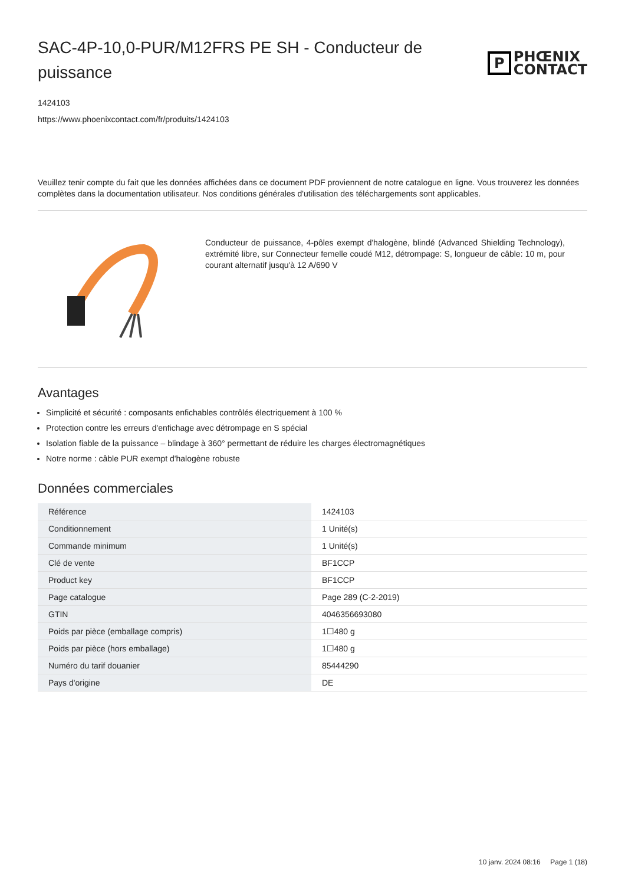SAC-4P-10,0-PUR/M12FRS PE SH - Conducteur de puissance
P
PHŒNIX
CONTACT
1424103
https://www.phoenixcontact.com/fr/produits/1424103
Veuillez tenir compte du fait que les données affichées dans ce document PDF proviennent de notre catalogue en ligne. Vous trouverez les données complètes dans la documentation utilisateur. Nos conditions générales d'utilisation des téléchargements sont applicables.
Conducteur de puissance, 4-pôles exempt d'halogène, blindé (Advanced Shielding Technology), extrémité libre, sur Connecteur femelle coudé M12, détrompage: S, longueur de câble: 10 m, pour courant alternatif jusqu'à 12 A/690 V
Avantages
Simplicité et sécurité : composants enfichables contrôlés électriquement à 100 %
Protection contre les erreurs d'enfichage avec détrompage en S spécial
Isolation fiable de la puissance – blindage à 360° permettant de réduire les charges électromagnétiques
Notre norme : câble PUR exempt d'halogène robuste
Données commerciales
| Référence | 1424103 |
| Conditionnement | 1 Unité(s) |
| Commande minimum | 1 Unité(s) |
| Clé de vente | BF1CCP |
| Product key | BF1CCP |
| Page catalogue | Page 289 (C-2-2019) |
| GTIN | 4046356693080 |
| Poids par pièce (emballage compris) | 1☐480 g |
| Poids par pièce (hors emballage) | 1☐480 g |
| Numéro du tarif douanier | 85444290 |
| Pays d'origine | DE |
10 janv. 2024 08:16 Page 1 (18)